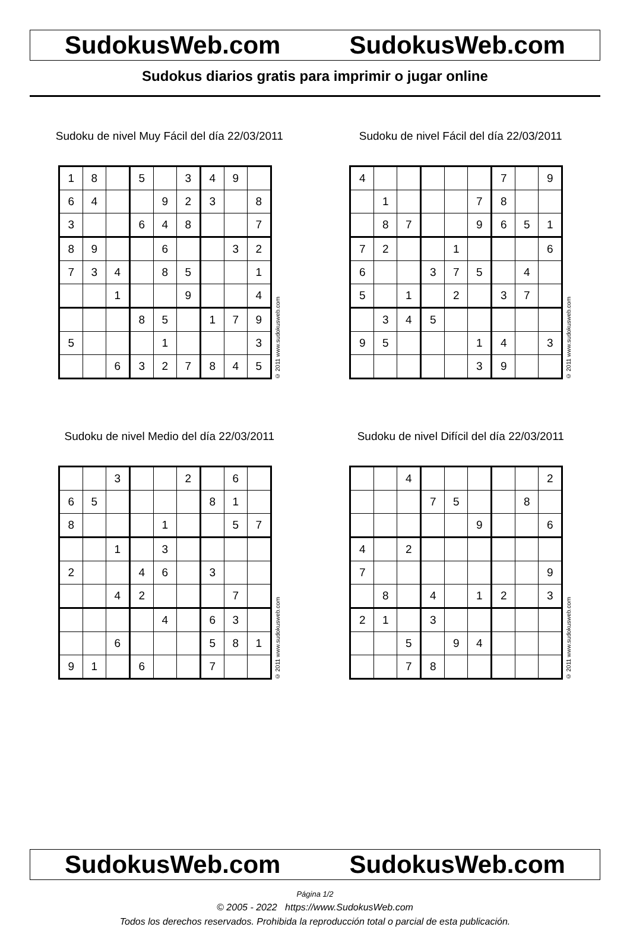SudokusWeb.com SudokusWeb.com
Sudokus diarios gratis para imprimir o jugar online
Sudoku de nivel Muy Fácil del día 22/03/2011
| 1 | 8 | | 5 | | 3 | 4 | 9 | |
| 6 | 4 | | | 9 | 2 | 3 | | 8 |
| 3 | | | 6 | 4 | 8 | | | 7 |
| 8 | 9 | | | 6 | | | 3 | 2 |
| 7 | 3 | 4 | | 8 | 5 | | | 1 |
| | | 1 | | | 9 | | | 4 |
| | | | 8 | 5 | | 1 | 7 | 9 |
| 5 | | | | 1 | | | | 3 |
| | | 6 | 3 | 2 | 7 | 8 | 4 | 5 |
© 2011 www.sudokusweb.com
Sudoku de nivel Fácil del día 22/03/2011
| 4 | | | | | | 7 | | 9 |
| | 1 | | | | 7 | 8 | | |
| | 8 | 7 | | | 9 | 6 | 5 | 1 |
| 7 | 2 | | | 1 | | | | 6 |
| 6 | | | 3 | 7 | 5 | | 4 | |
| 5 | | 1 | | 2 | | 3 | 7 | |
| | 3 | 4 | 5 | | | | | |
| 9 | 5 | | | | 1 | 4 | | 3 |
| | | | | | 3 | 9 | | |
© 2011 www.sudokusweb.com
Sudoku de nivel Medio del día 22/03/2011
| | | 3 | | | 2 | | 6 | |
| 6 | 5 | | | | | 8 | 1 | |
| 8 | | | | 1 | | | 5 | 7 |
| | | 1 | | 3 | | | | |
| 2 | | | 4 | 6 | | 3 | | |
| | | 4 | 2 | | | | 7 | |
| | | | | 4 | | 6 | 3 | |
| | | 6 | | | | 5 | 8 | 1 |
| 9 | 1 | | 6 | | | 7 | | |
© 2011 www.sudokusweb.com
Sudoku de nivel Difícil del día 22/03/2011
| | | 4 | | | | | | 2 |
| | | | 7 | 5 | | | 8 | |
| | | | | | 9 | | | 6 |
| 4 | | 2 | | | | | | |
| 7 | | | | | | | | 9 |
| | 8 | | 4 | | 1 | 2 | | 3 |
| 2 | 1 | | 3 | | | | | |
| | | 5 | | 9 | 4 | | | |
| | | 7 | 8 | | | | | |
© 2011 www.sudokusweb.com
SudokusWeb.com SudokusWeb.com
Página 1/2
© 2005 - 2022 https://www.SudokusWeb.com
Todos los derechos reservados. Prohibida la reproducción total o parcial de esta publicación.